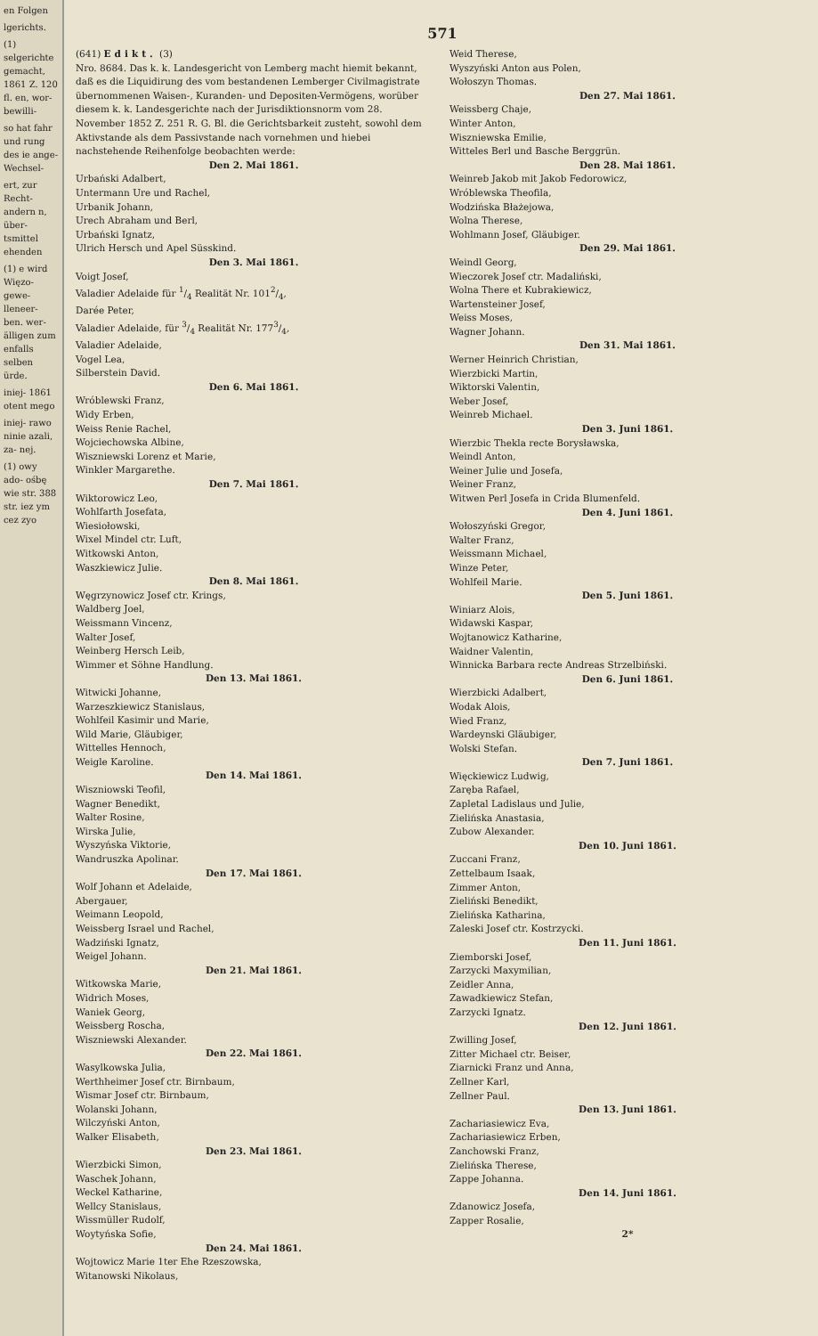en Folgen
lgerichts.
(1) selgerichte gemacht, 1861 Z. 120 fl. en, wor- bewilli-
so hat fahr und rung des ie ange- Wechsel-
ert, zur Recht- andern n, über- tsmittel ehenden
(1) e wird Więzo- gewe- lleneer- ben. wer- älligen zum enfalls selben ürde.
iniej- 1861 otent mego
iniej- rawo ninie azali, za- nej.
(1) owy ado- ośbę wie str. 388 str. iez ym cez zyo
571
(641) Edikt. (3)
Nro. 8684. Das k. k. Landesgericht von Lemberg macht hiemit bekannt, daß es die Liquidirung des vom bestandenen Lemberger Civilmagistrate übernommenen Waisen-, Kuranden- und Depositen-Vermögens, worüber diesem k. k. Landesgerichte nach der Jurisdiktionsnorm vom 28. November 1852 Z. 251 R. G. Bl. die Gerichtsbarkeit zusteht, sowohl dem Aktivstande als dem Passivstande nach vornehmen und hiebei nachstehende Reihenfolge beobachten werde:
Den 2. Mai 1861.
Urbański Adalbert,
Untermann Ure und Rachel,
Urbanik Johann,
Urech Abraham und Berl,
Urbański Ignatz,
Ulrich Hersch und Apel Süsskind.
Den 3. Mai 1861.
Voigt Josef,
Valadier Adelaide für 1/4 Realität Nr. 1012/4,
Darée Peter,
Valadier Adelaide, für 3/4 Realität Nr. 1773/4,
Valadier Adelaide,
Vogel Lea,
Silberstein David.
Den 6. Mai 1861.
Wróblewski Franz,
Widy Erben,
Weiss Renie Rachel,
Wojciechowska Albine,
Wiszniewski Lorenz et Marie,
Winkler Margarethe.
Den 7. Mai 1861.
Wiktorowicz Leo,
Wohlfarth Josefata,
Wiesiołowski,
Wixel Mindel ctr. Luft,
Witkowski Anton,
Waszkiewicz Julie.
Den 8. Mai 1861.
Węgrzynowicz Josef ctr. Krings,
Waldberg Joel,
Weissmann Vincenz,
Walter Josef,
Weinberg Hersch Leib,
Wimmer et Söhne Handlung.
Den 13. Mai 1861.
Witwicki Johanne,
Warzeszkiewicz Stanislaus,
Wohlfeil Kasimir und Marie,
Wild Marie, Gläubiger,
Wittelles Hennoch,
Weigle Karoline.
Den 14. Mai 1861.
Wiszniowski Teofil,
Wagner Benedikt,
Walter Rosine,
Wirska Julie,
Wyszyńska Viktorie,
Wandruszka Apolinar.
Den 17. Mai 1861.
Wolf Johann et Adelaide,
Abergauer,
Weimann Leopold,
Weissberg Israel und Rachel,
Wadziński Ignatz,
Weigel Johann.
Den 21. Mai 1861.
Witkowska Marie,
Widrich Moses,
Waniek Georg,
Weissberg Roscha,
Wiszniewski Alexander.
Den 22. Mai 1861.
Wasylkowska Julia,
Werthheimer Josef ctr. Birnbaum,
Wismar Josef ctr. Birnbaum,
Wolanski Johann,
Wilczyński Anton,
Walker Elisabeth,
Den 23. Mai 1861.
Wierzbicki Simon,
Waschek Johann,
Weckel Katharine,
Wellcy Stanislaus,
Wissmüller Rudolf,
Woytyńska Sofie,
Den 24. Mai 1861.
Wojtowicz Marie 1ter Ehe Rzeszowska,
Witanowski Nikolaus,
Weid Therese,
Wyszyński Anton aus Polen,
Wołoszyn Thomas.
Den 27. Mai 1861.
Weissberg Chaje,
Winter Anton,
Wiszniewska Emilie,
Witteles Berl und Basche Berggrün.
Den 28. Mai 1861.
Weinreb Jakob mit Jakob Fedorowicz,
Wróblewska Theofila,
Wodzińska Błażejowa,
Wolna Therese,
Wohlmann Josef, Gläubiger.
Den 29. Mai 1861.
Weindl Georg,
Wieczorek Josef ctr. Madaliński,
Wolna There et Kubrakiewicz,
Wartensteiner Josef,
Weiss Moses,
Wagner Johann.
Den 31. Mai 1861.
Werner Heinrich Christian,
Wierzbicki Martin,
Wiktorski Valentin,
Weber Josef,
Weinreb Michael.
Den 3. Juni 1861.
Wierzbic Thekla recte Borysławska,
Weindl Anton,
Weiner Julie und Josefa,
Weiner Franz,
Witwen Perl Josefa in Crida Blumenfeld.
Den 4. Juni 1861.
Wołoszyński Gregor,
Walter Franz,
Weissmann Michael,
Winze Peter,
Wohlfeil Marie.
Den 5. Juni 1861.
Winiarz Alois,
Widawski Kaspar,
Wojtanowicz Katharine,
Waidner Valentin,
Winnicka Barbara recte Andreas Strzelbiński.
Den 6. Juni 1861.
Wierzbicki Adalbert,
Wodak Alois,
Wied Franz,
Wardeynski Gläubiger,
Wolski Stefan.
Den 7. Juni 1861.
Więckiewicz Ludwig,
Zaręba Rafael,
Zapletal Ladislaus und Julie,
Zielińska Anastasia,
Zubow Alexander.
Den 10. Juni 1861.
Zuccani Franz,
Zettelbaum Isaak,
Zimmer Anton,
Zieliński Benedikt,
Zielińska Katharina,
Zaleski Josef ctr. Kostrzycki.
Den 11. Juni 1861.
Ziemborski Josef,
Zarzycki Maxymilian,
Zeidler Anna,
Zawadkiewicz Stefan,
Zarzycki Ignatz.
Den 12. Juni 1861.
Zwilling Josef,
Zitter Michael ctr. Beiser,
Ziarnicki Franz und Anna,
Zellner Karl,
Zellner Paul.
Den 13. Juni 1861.
Zachariasiewicz Eva,
Zachariasiewicz Erben,
Zanchowski Franz,
Zielińska Therese,
Zappe Johanna.
Den 14. Juni 1861.
Zdanowicz Josefa,
Zapper Rosalie,
2*